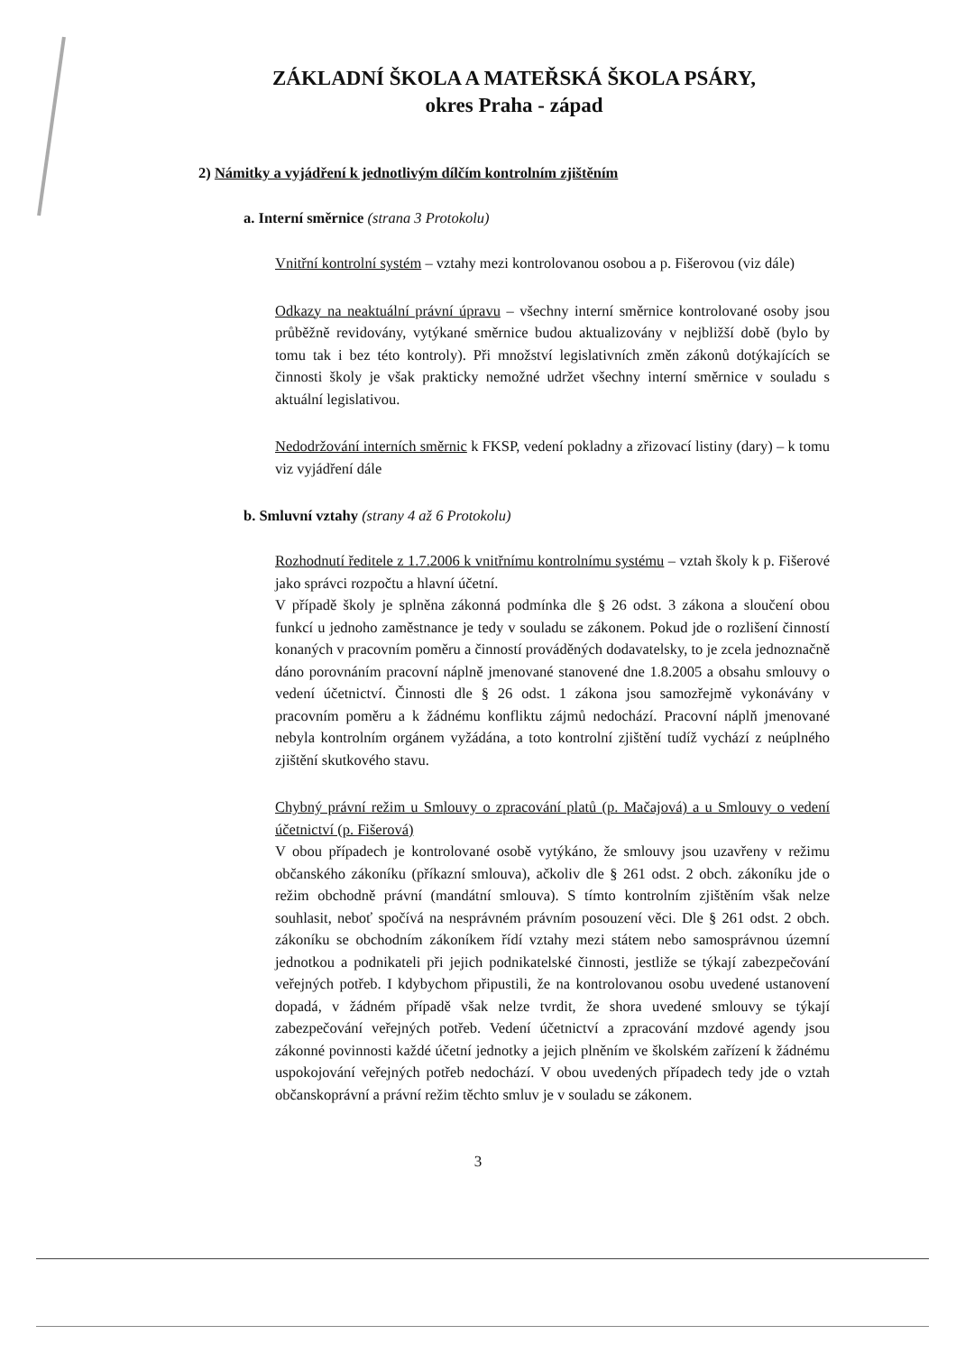ZÁKLADNÍ ŠKOLA A MATEŘSKÁ ŠKOLA PSÁRY,
okres Praha - západ
2) Námitky a vyjádření k jednotlivým dílčím kontrolním zjištěním
a. Interní směrnice (strana 3 Protokolu)
Vnitřní kontrolní systém – vztahy mezi kontrolovanou osobou a p. Fišerovou (viz dále)
Odkazy na neaktuální právní úpravu – všechny interní směrnice kontrolované osoby jsou průběžně revidovány, vytýkané směrnice budou aktualizovány v nejbližší době (bylo by tomu tak i bez této kontroly). Při množství legislativních změn zákonů dotýkajících se činnosti školy je však prakticky nemožné udržet všechny interní směrnice v souladu s aktuální legislativou.
Nedodržování interních směrnic k FKSP, vedení pokladny a zřizovací listiny (dary) – k tomu viz vyjádření dále
b. Smluvní vztahy (strany 4 až 6 Protokolu)
Rozhodnutí ředitele z 1.7.2006 k vnitřnímu kontrolnímu systému – vztah školy k p. Fišerové jako správci rozpočtu a hlavní účetní.
V případě školy je splněna zákonná podmínka dle § 26 odst. 3 zákona a sloučení obou funkcí u jednoho zaměstnance je tedy v souladu se zákonem. Pokud jde o rozlišení činností konaných v pracovním poměru a činností prováděných dodavatelsky, to je zcela jednoznačně dáno porovnáním pracovní náplně jmenované stanovené dne 1.8.2005 a obsahu smlouvy o vedení účetnictví. Činnosti dle § 26 odst. 1 zákona jsou samozřejmě vykonávány v pracovním poměru a k žádnému konfliktu zájmů nedochází. Pracovní náplň jmenované nebyla kontrolním orgánem vyžádána, a toto kontrolní zjištění tudíž vychází z neúplného zjištění skutkového stavu.
Chybný právní režim u Smlouvy o zpracování platů (p. Mačajová) a u Smlouvy o vedení účetnictví (p. Fišerová)
V obou případech je kontrolované osobě vytýkáno, že smlouvy jsou uzavřeny v režimu občanského zákoníku (příkazní smlouva), ačkoliv dle § 261 odst. 2 obch. zákoníku jde o režim obchodně právní (mandátní smlouva). S tímto kontrolním zjištěním však nelze souhlasit, neboť spočívá na nesprávném právním posouzení věci. Dle § 261 odst. 2 obch. zákoníku se obchodním zákoníkem řídí vztahy mezi státem nebo samosprávnou územní jednotkou a podnikateli při jejich podnikatelské činnosti, jestliže se týkají zabezpečování veřejných potřeb. I kdybychom připustili, že na kontrolovanou osobu uvedené ustanovení dopadá, v žádném případě však nelze tvrdit, že shora uvedené smlouvy se týkají zabezpečování veřejných potřeb. Vedení účetnictví a zpracování mzdové agendy jsou zákonné povinnosti každé účetní jednotky a jejich plněním ve školském zařízení k žádnému uspokojování veřejných potřeb nedochází. V obou uvedených případech tedy jde o vztah občanskoprávní a právní režim těchto smluv je v souladu se zákonem.
3